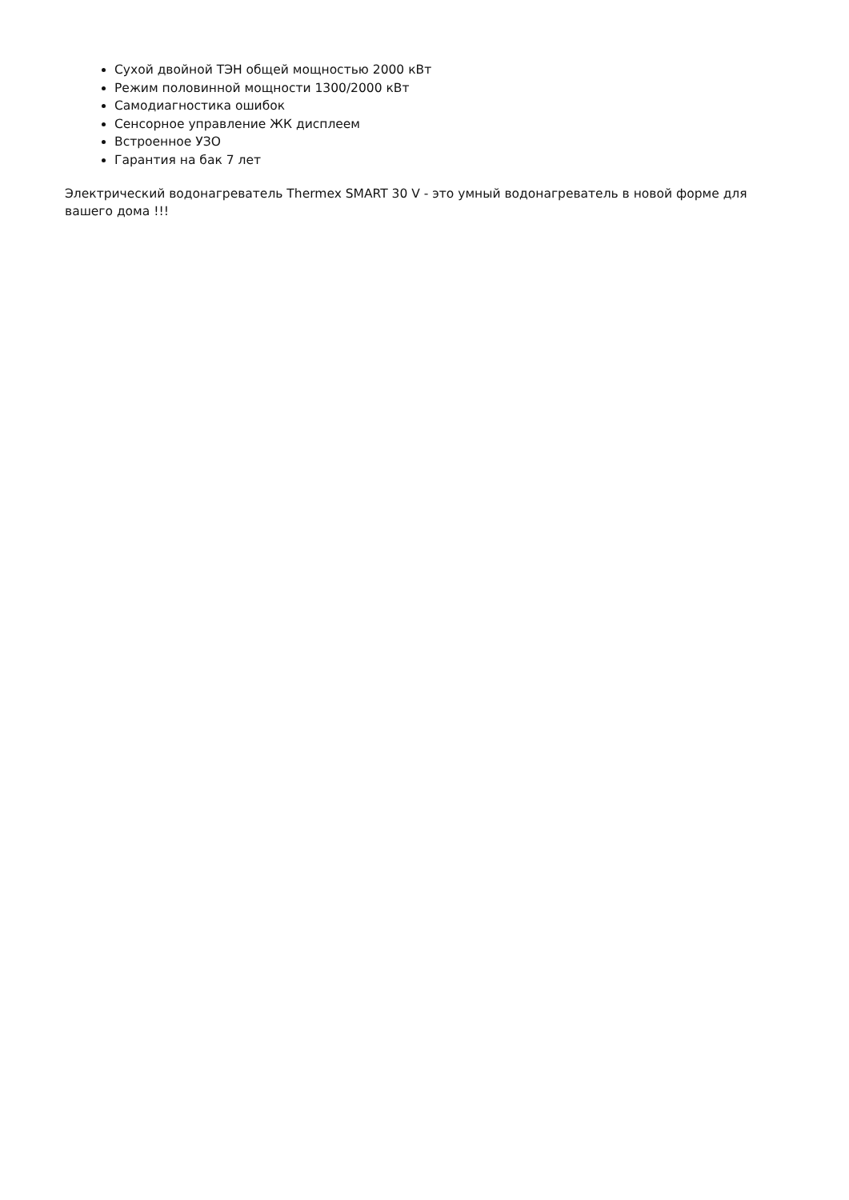Сухой двойной ТЭН общей мощностью 2000 кВт
Режим половинной мощности 1300/2000 кВт
Самодиагностика ошибок
Сенсорное управление ЖК дисплеем
Встроенное УЗО
Гарантия на бак 7 лет
Электрический водонагреватель Thermex SMART 30 V - это умный водонагреватель в новой форме для вашего дома !!!